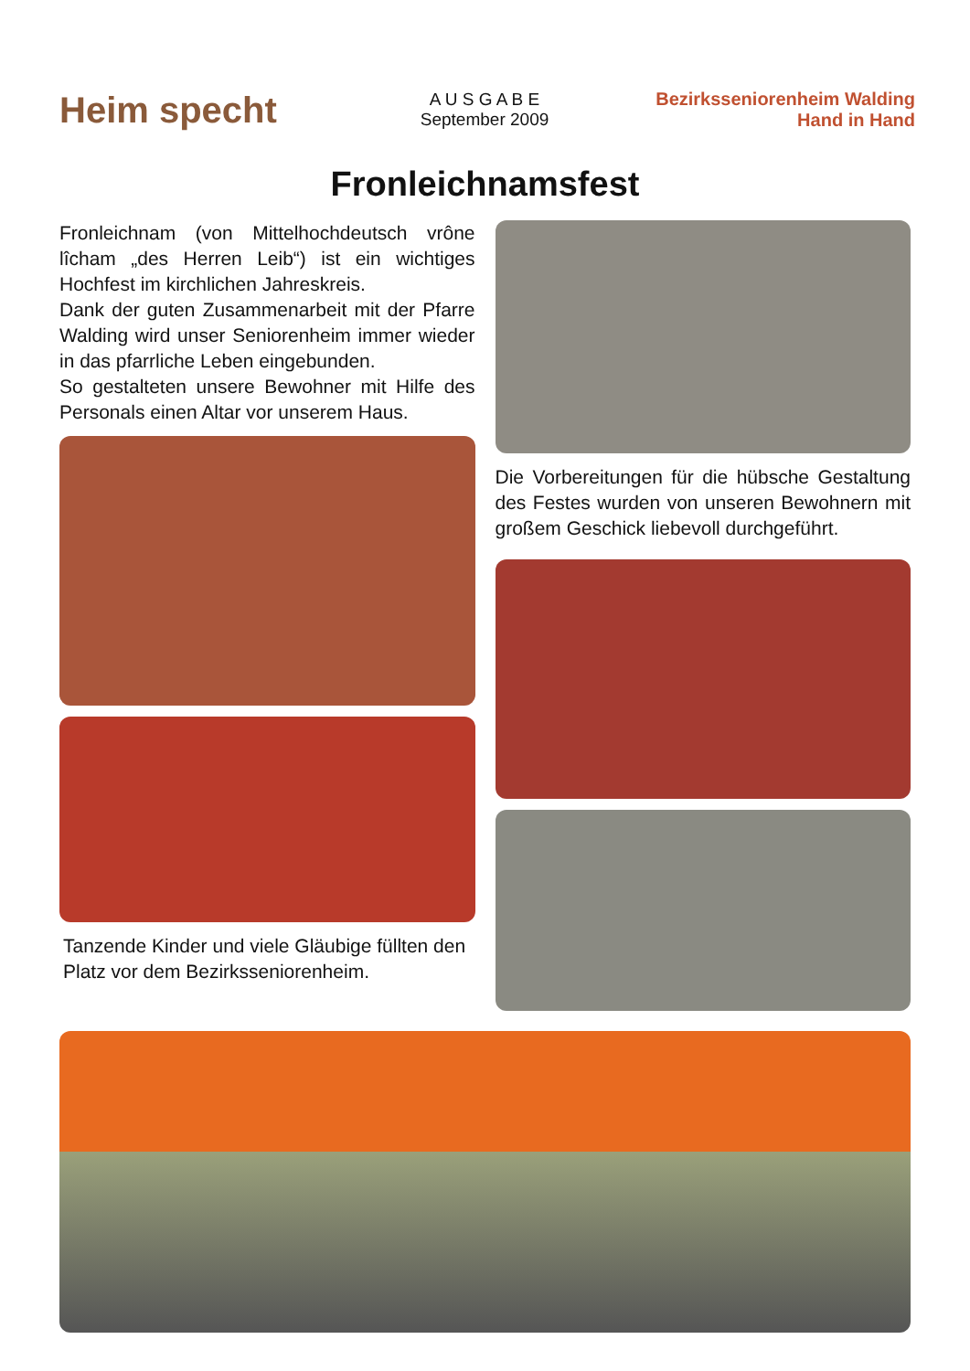Heim specht
A U S G A B E
September 2009
Bezirksseniorenheim Walding
Hand in Hand
Fronleichnamsfest
Fronleichnam (von Mittelhochdeutsch vrône lîcham „des Herren Leib“) ist ein wichtiges Hochfest im kirchlichen Jahreskreis.
Dank der guten Zusammenarbeit mit der Pfarre Walding wird unser Seniorenheim immer wieder in das pfarrliche Leben eingebunden.
So gestalteten unsere Bewohner mit Hilfe des Personals einen Altar vor unserem Haus.
Tanzende Kinder und viele Gläubige füllten den Platz vor dem Bezirksseniorenheim.
Die Vorbereitungen für die hübsche Gestaltung des Festes wurden von unseren Bewohnern mit großem Geschick liebevoll durchgeführt.